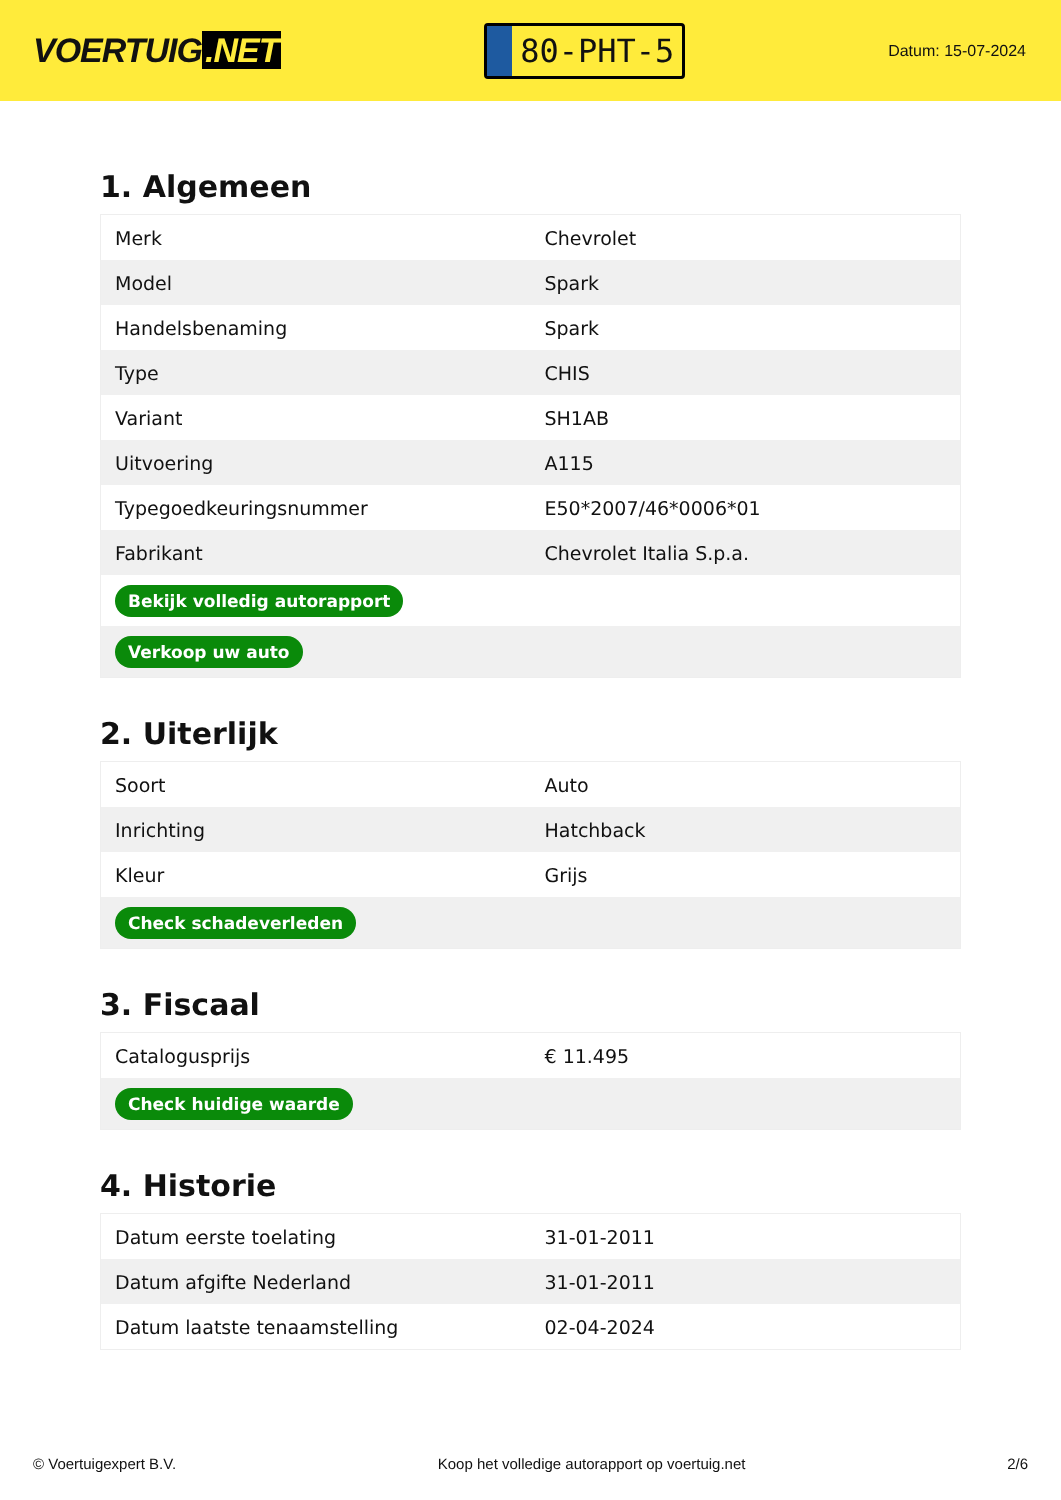VOERTUIG.NET
80-PHT-5
Datum: 15-07-2024
1. Algemeen
| Merk | Chevrolet |
| Model | Spark |
| Handelsbenaming | Spark |
| Type | CHIS |
| Variant | SH1AB |
| Uitvoering | A115 |
| Typegoedkeuringsnummer | E50*2007/46*0006*01 |
| Fabrikant | Chevrolet Italia S.p.a. |
| Bekijk volledig autorapport | |
| Verkoop uw auto | |
2. Uiterlijk
| Soort | Auto |
| Inrichting | Hatchback |
| Kleur | Grijs |
| Check schadeverleden | |
3. Fiscaal
| Catalogusprijs | € 11.495 |
| Check huidige waarde | |
4. Historie
| Datum eerste toelating | 31-01-2011 |
| Datum afgifte Nederland | 31-01-2011 |
| Datum laatste tenaamstelling | 02-04-2024 |
© Voertuigexpert B.V. Koop het volledige autorapport op voertuig.net 2/6